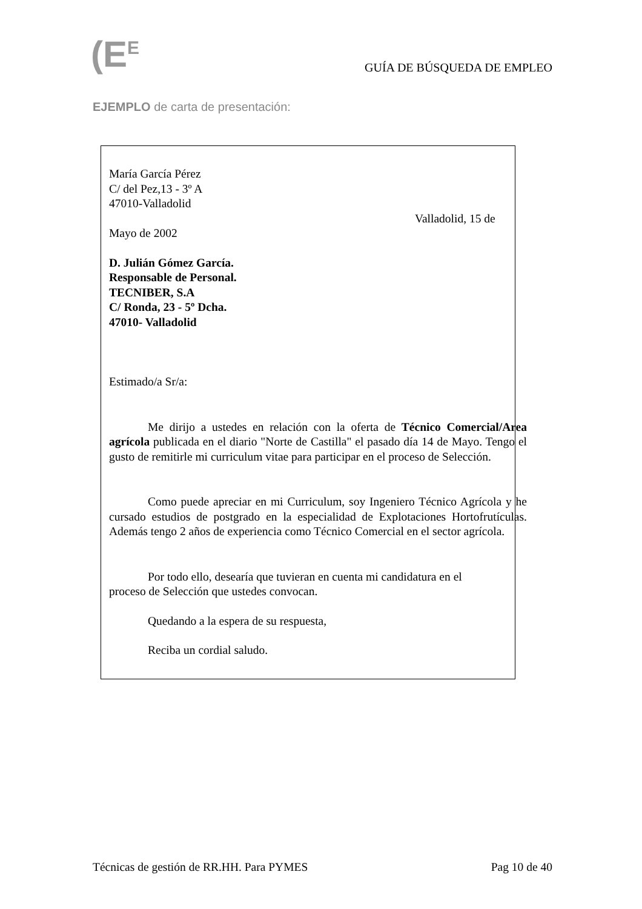(E<sup>E</sup> GUÍA DE BÚSQUEDA DE EMPLEO
EJEMPLO de carta de presentación:
María García Pérez
C/ del Pez,13 - 3º A
47010-Valladolid
Valladolid, 15 de
Mayo de 2002
D. Julián Gómez García.
Responsable de Personal.
TECNIBER, S.A
C/ Ronda, 23 - 5º Dcha.
47010- Valladolid
Estimado/a Sr/a:
Me dirijo a ustedes en relación con la oferta de Técnico Comercial/Area agrícola publicada en el diario "Norte de Castilla" el pasado día 14 de Mayo. Tengo el gusto de remitirle mi curriculum vitae para participar en el proceso de Selección.
Como puede apreciar en mi Curriculum, soy Ingeniero Técnico Agrícola y he cursado estudios de postgrado en la especialidad de Explotaciones Hortofrutículas. Además tengo 2 años de experiencia como Técnico Comercial en el sector agrícola.
Por todo ello, desearía que tuvieran en cuenta mi candidatura en el proceso de Selección que ustedes convocan.
Quedando a la espera de su respuesta,
Reciba un cordial saludo.
Técnicas de gestión de RR.HH. Para PYMES Pag 10 de 40